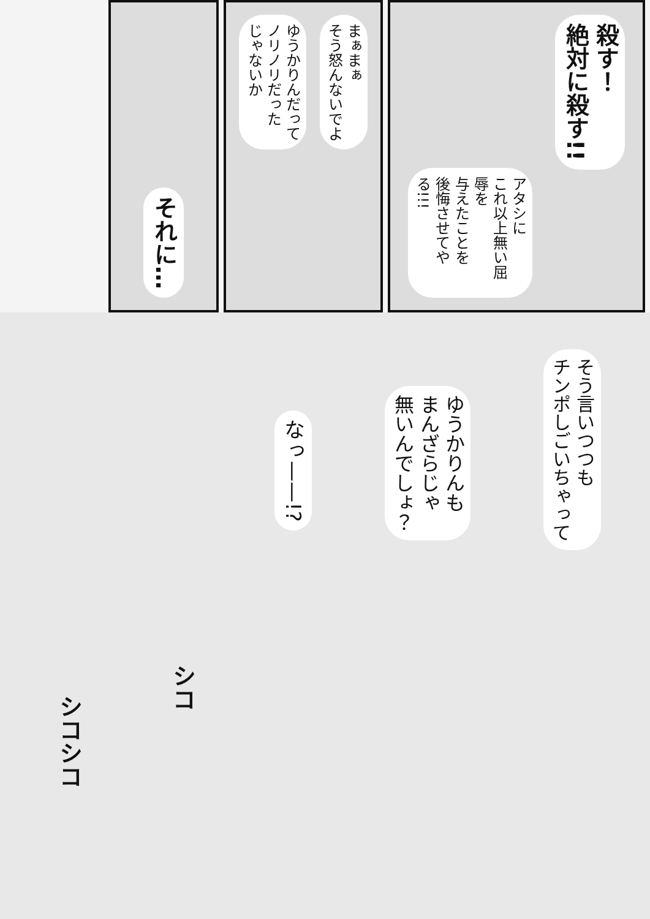殺す！
絶対に殺す!!
アタシに
これ以上無い屈辱を
与えたことを
後悔させてやる!!!
まぁまぁ
そう怒んないでよ
ゆうかりんだって
ノリノリだった
じゃないか
それに…
そう言いつつも
チンポしごいちゃって
ゆうかりんも
まんざらじゃ
無いんでしょ？
なっ——!?
シコ
シコシコ